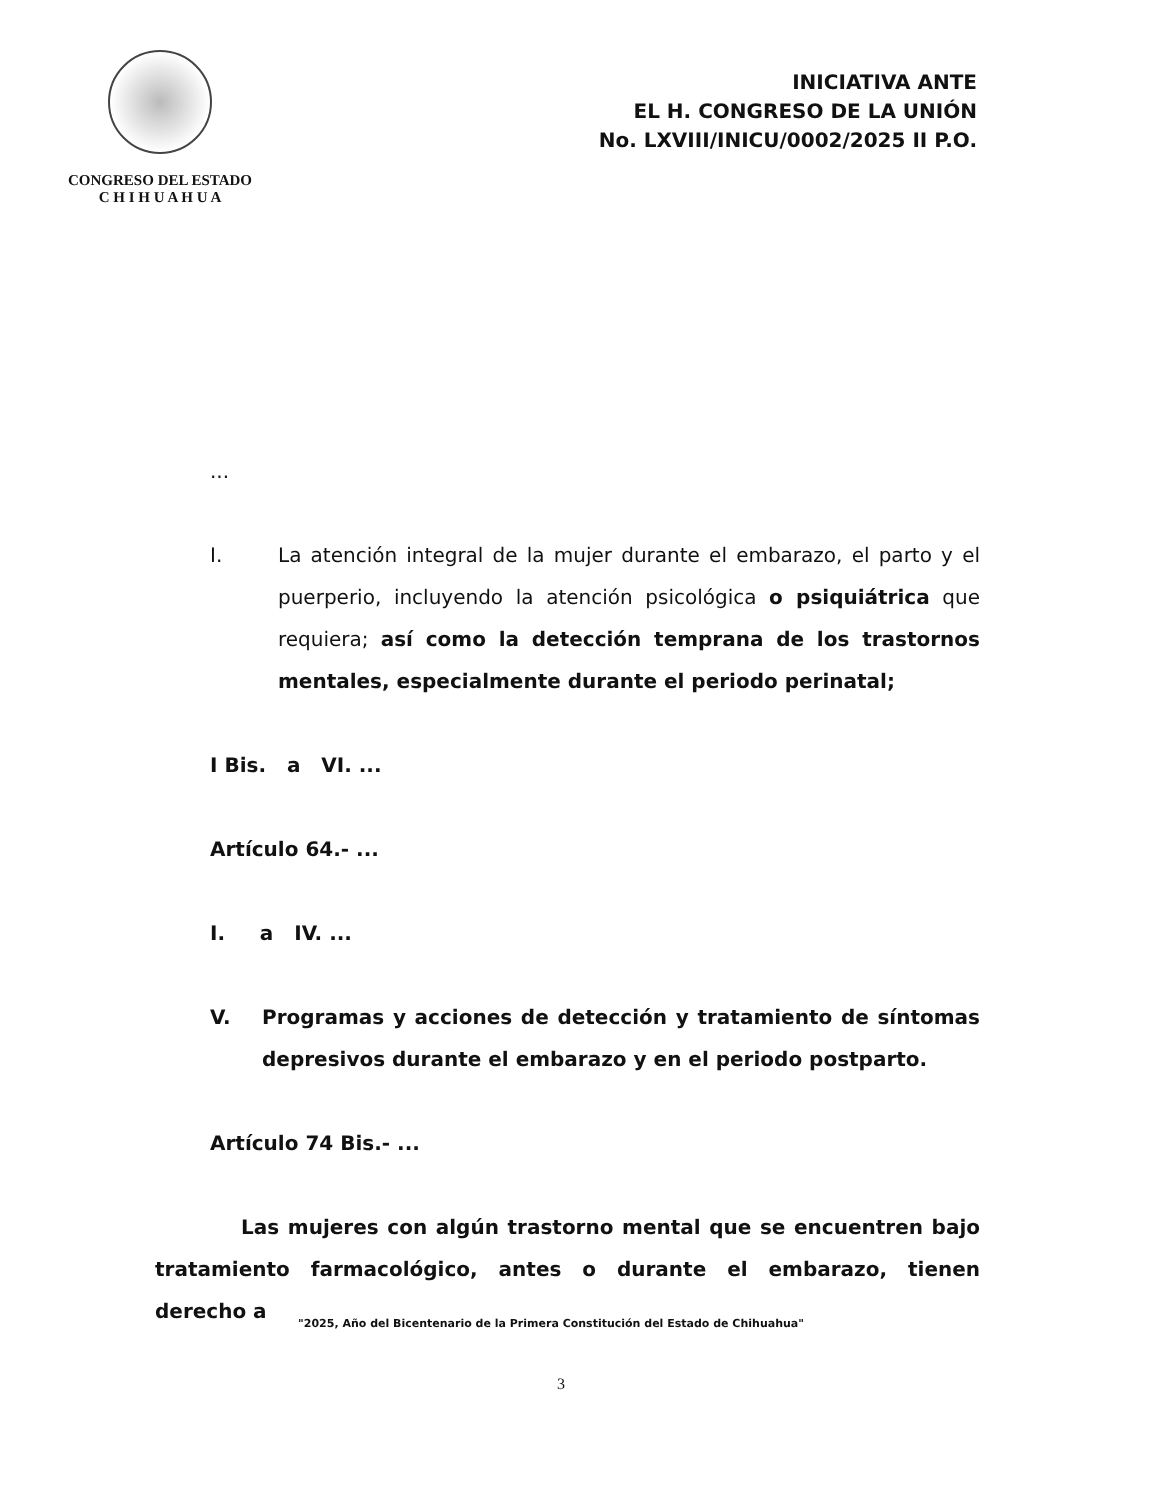CONGRESO DEL ESTADO
C H I H U A H U A
INICIATIVA ANTE
EL H. CONGRESO DE LA UNIÓN
No. LXVIII/INICU/0002/2025 II P.O.
...
I. La atención integral de la mujer durante el embarazo, el parto y el puerperio, incluyendo la atención psicológica o psiquiátrica que requiera; así como la detección temprana de los trastornos mentales, especialmente durante el periodo perinatal;
I Bis. a VI. ...
Artículo 64.- ...
I. a IV. ...
V. Programas y acciones de detección y tratamiento de síntomas depresivos durante el embarazo y en el periodo postparto.
Artículo 74 Bis.- ...
Las mujeres con algún trastorno mental que se encuentren bajo tratamiento farmacológico, antes o durante el embarazo, tienen derecho a
"2025, Año del Bicentenario de la Primera Constitución del Estado de Chihuahua"
3